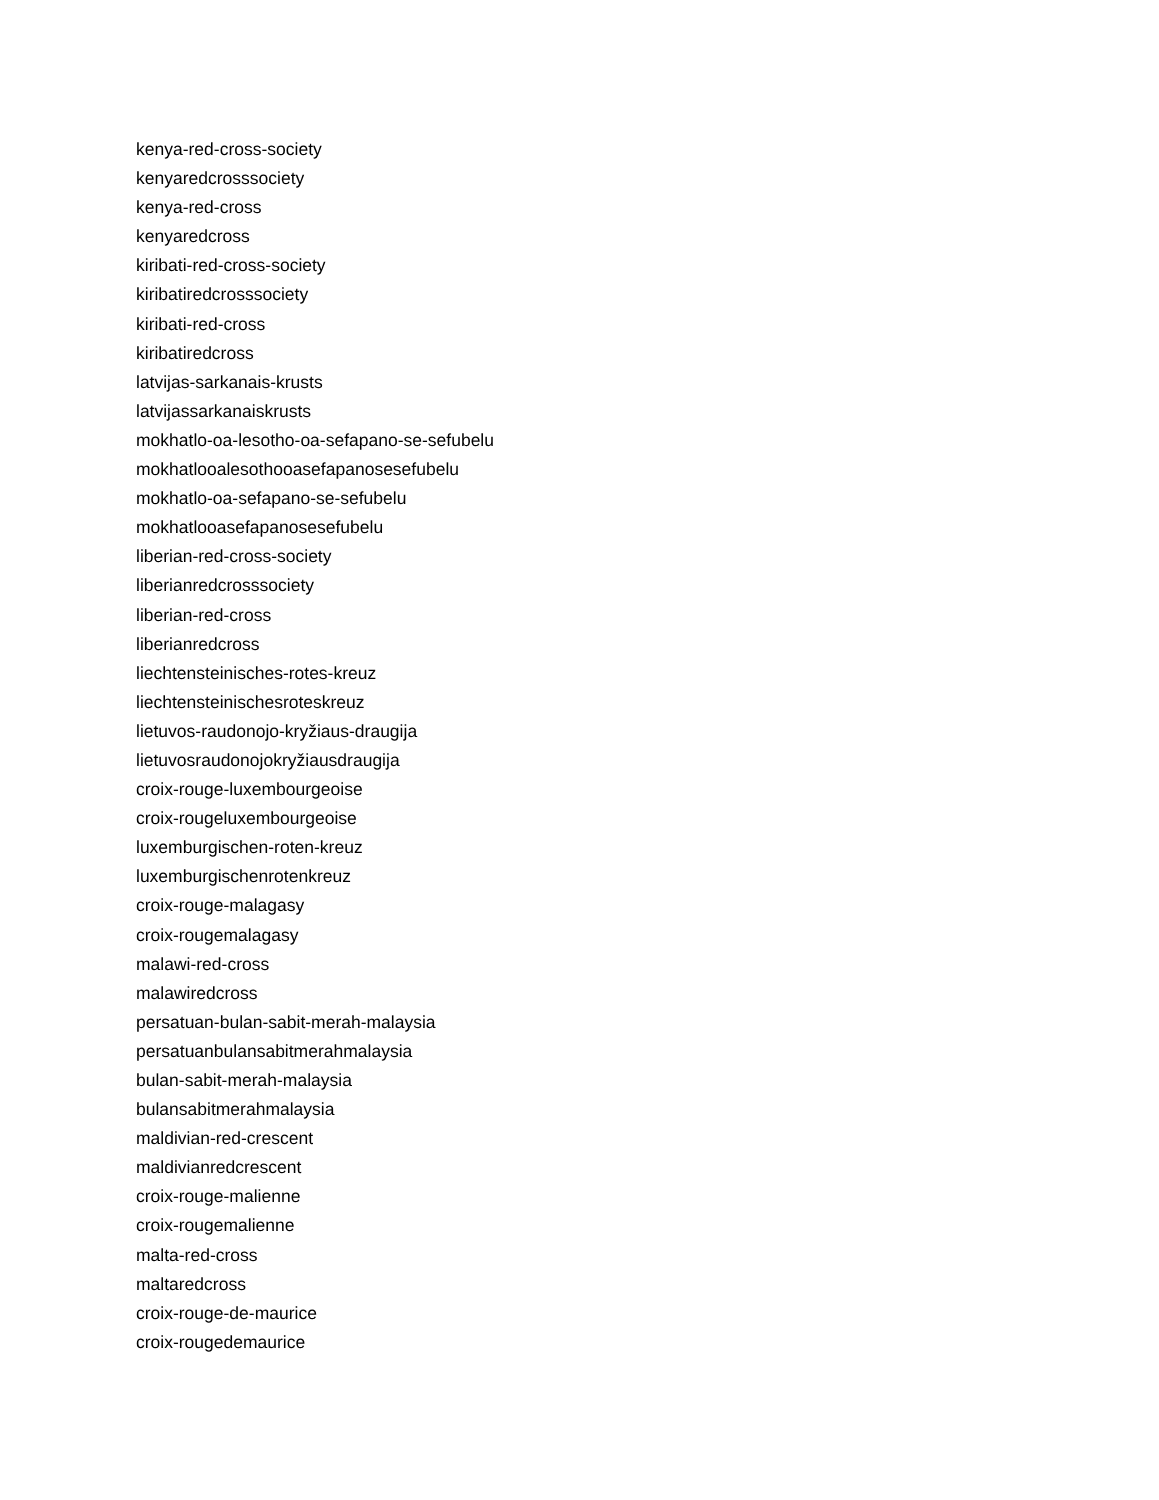kenya-red-cross-society
kenyaredcrosssociety
kenya-red-cross
kenyaredcross
kiribati-red-cross-society
kiribatiredcrosssociety
kiribati-red-cross
kiribatiredcross
latvijas-sarkanais-krusts
latvijassarkanaiskrusts
mokhatlo-oa-lesotho-oa-sefapano-se-sefubelu
mokhatlooalesothooasefapanosesefubelu
mokhatlo-oa-sefapano-se-sefubelu
mokhatlooasefapanosesefubelu
liberian-red-cross-society
liberianredcrosssociety
liberian-red-cross
liberianredcross
liechtensteinisches-rotes-kreuz
liechtensteinischesroteskreuz
lietuvos-raudonojo-kryžiaus-draugija
lietuvosraudonojokryžiausdraugija
croix-rouge-luxembourgeoise
croix-rougeluxembourgeoise
luxemburgischen-roten-kreuz
luxemburgischenrotenkreuz
croix-rouge-malagasy
croix-rougemalagasy
malawi-red-cross
malawiredcross
persatuan-bulan-sabit-merah-malaysia
persatuanbulansabitmerahmalaysia
bulan-sabit-merah-malaysia
bulansabitmerahmalaysia
maldivian-red-crescent
maldivianredcrescent
croix-rouge-malienne
croix-rougemalienne
malta-red-cross
maltaredcross
croix-rouge-de-maurice
croix-rougedemaurice